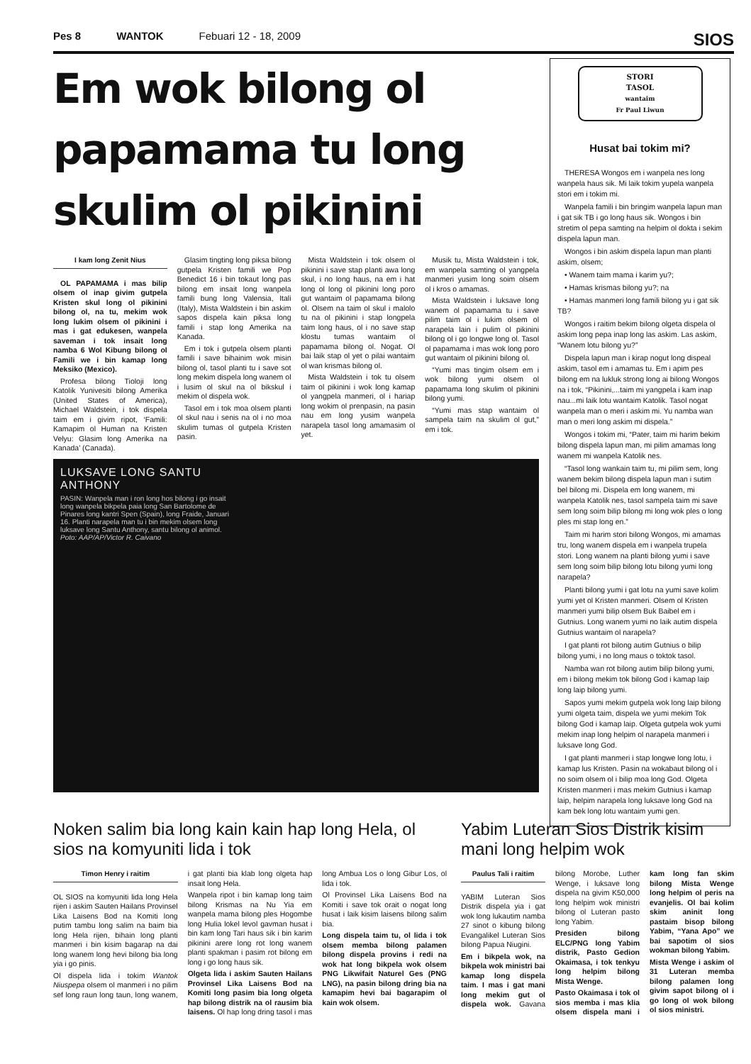Pes 8 WANTOK Febuari 12 - 18, 2009 SIOS
Em wok bilong ol papamama tu long skulim ol pikinini
I kam long Zenit Nius
OL PAPAMAMA i mas bilip olsem ol inap givim gutpela Kristen skul long ol pikinini bilong ol, na tu, mekim wok long lukim olsem ol pikinini i mas i gat edukesen, wanpela saveman i tok insait long namba 6 Wol Kibung bilong ol Famili we i bin kamap long Meksiko (Mexico).
Profesa bilong Tioloji long Katolik Yunivesiti bilong Amerika (United States of America), Michael Waldstein, i tok dispela taim em i givim ripot, ‘Famili: Kamapim ol Human na Kristen Velyu: Glasim long Amerika na Kanada’ (Canada).
Glasim tingting long piksa bilong gutpela Kristen famili we Pop Benedict 16 i bin tokaut long pas bilong em insait long wanpela famili bung long Valensia, Itali (Italy), Mista Waldstein i bin askim sapos dispela kain piksa long famili i stap long Amerika na Kanada.
Em i tok i gutpela olsem planti famili i save bihainim wok misin bilong ol, tasol planti tu i save sot long mekim dispela long wanem ol i lusim ol skul na ol bikskul i mekim ol dispela wok.
Tasol em i tok moa olsem planti ol skul nau i senis na ol i no moa skulim tumas ol gutpela Kristen pasin.
Mista Waldstein i tok olsem ol pikinini i save stap planti awa long skul, i no long haus, na em i hat long ol long ol pikinini long poro gut wantaim ol papamama bilong ol. Olsem na taim ol skul i malolo tu na ol pikinini i stap longpela taim long haus, ol i no save stap klostu tumas wantaim ol papamama bilong ol. Nogat. Ol bai laik stap ol yet o pilai wantaim ol wan krismas bilong ol.
Mista Waldstein i tok tu olsem taim ol pikinini i wok long kamap ol yangpela manmeri, ol i hariap long wokim ol prenpasin, na pasin nau em long yusim wanpela narapela tasol long amamasim ol yet.
Musik tu, Mista Waldstein i tok, em wanpela samting ol yangpela manmeri yusim long soim olsem ol i kros o amamas.
Mista Waldstein i luksave long wanem ol papamama tu i save pilim taim ol i lukim olsem ol narapela lain i pulim ol pikinini bilong ol i go longwe long ol. Tasol ol papamama i mas wok long poro gut wantaim ol pikinini bilong ol.
“Yumi mas tingim olsem em i wok bilong yumi olsem ol papamama long skulim ol pikinini bilong yumi.
“Yumi mas stap wantaim ol sampela taim na skulim ol gut,” em i tok.
LUKSAVE LONG SANTU ANTHONY
PASIN: Wanpela man i ron long hos bilong i go insait long wanpela bikpela paia long San Bartolome de Pinares long kantri Spen (Spain), long Fraide, Januari 16. Planti narapela man tu i bin mekim olsem long luksave long Santu Anthony, santu bilong ol animol.
Poto: AAP/AP/Victor R. Caivano
STORI
TASOL
wantaim
Fr Paul Liwun
Husat bai tokim mi?
THERESA Wongos em i wanpela nes long wanpela haus sik. Mi laik tokim yupela wanpela stori em i tokim mi.
Wanpela famili i bin bringim wanpela lapun man i gat sik TB i go long haus sik. Wongos i bin stretim ol pepa samting na helpim ol dokta i sekim dispela lapun man.
Wongos i bin askim dispela lapun man planti askim, olsem;
• Wanem taim mama i karim yu?;
• Hamas krismas bilong yu?; na
• Hamas manmeri long famili bilong yu i gat sik TB?
Wongos i raitim bekim bilong olgeta dispela ol askim long pepa inap long las askim. Las askim, “Wanem lotu bilong yu?”
Dispela lapun man i kirap nogut long dispeal askim, tasol em i amamas tu. Em i apim pes bilong em na lukluk strong long ai bilong Wongos na i tok, “Pikinini,...taim mi yangpela i kam inap nau...mi laik lotu wantaim Katolik. Tasol nogat wanpela man o meri i askim mi. Yu namba wan man o meri long askim mi dispela.”
Wongos i tokim mi, “Pater, taim mi harim bekim bilong dispela lapun man, mi pilim amamas long wanem mi wanpela Katolik nes.
“Tasol long wankain taim tu, mi pilim sem, long wanem bekim bilong dispela lapun man i sutim bel bilong mi. Dispela em long wanem, mi wanpela Katolik nes, tasol sampela taim mi save sem long soim bilip bilong mi long wok ples o long ples mi stap long en.”
Taim mi harim stori bilong Wongos, mi amamas tru, long wanem dispela em i wanpela trupela stori. Long wanem na planti bilong yumi i save sem long soim bilip bilong lotu bilong yumi long narapela?
Planti bilong yumi i gat lotu na yumi save kolim yumi yet ol Kristen manmeri. Olsem ol Kristen manmeri yumi bilip olsem Buk Baibel em i Gutnius. Long wanem yumi no laik autim dispela Gutnius wantaim ol narapela?
I gat planti rot bilong autim Gutnius o bilip bilong yumi, i no long maus o toktok tasol.
Namba wan rot bilong autim bilip bilong yumi, em i bilong mekim tok bilong God i kamap laip long laip bilong yumi.
Sapos yumi mekim gutpela wok long laip bilong yumi olgeta taim, dispela we yumi mekim Tok bilong God i kamap laip. Olgeta gutpela wok yumi mekim inap long helpim ol narapela manmeri i luksave long God.
I gat planti manmeri i stap longwe long lotu, i kamap lus Kristen. Pasin na wokabaut bilong ol i no soim olsem ol i bilip moa long God. Olgeta Kristen manmeri i mas mekim Gutnius i kamap laip, helpim narapela long luksave long God na kam bek long lotu wantaim yumi gen.
Noken salim bia long kain kain hap long Hela, ol sios na komyuniti lida i tok
Timon Henry i raitim
OL SIOS na komyuniti lida long Hela rijen i askim Sauten Hailans Provinsel Lika Laisens Bod na Komiti long putim tambu long salim na baim bia long Hela rijen, bihain long planti manmeri i bin kisim bagarap na dai long wanem long hevi bilong bia long yia i go pinis.
Ol dispela lida i tokim Wantok Niuspepa olsem ol manmeri i no pilim sef long raun long taun, long wanem, i gat planti bia klab long olgeta hap insait long Hela.
Wanpela ripot i bin kamap long taim bilong Krismas na Nu Yia em wanpela mama bilong ples Hogombe long Hulia lokel levol gavman husat i bin kam long Tari haus sik i bin karim pikinini arere long rot long wanem planti spakman i pasim rot bilong em long i go long haus sik.
Olgeta lida i askim Sauten Hailans Provinsel Lika Laisens Bod na Komiti long pasim bia long olgeta hap bilong distrik na ol rausim bia laisens. Ol hap long dring tasol i mas long Ambua Los o long Gibur Los, ol lida i tok.
Ol Provinsel Lika Laisens Bod na Komiti i save tok orait o nogat long husat i laik kisim laisens bilong salim bia.
Long dispela taim tu, ol lida i tok olsem memba bilong palamen bilong dispela provins i redi na wok hat long bikpela wok olsem PNG Likwifait Naturel Ges (PNG LNG), na pasin bilong dring bia na kamapim hevi bai bagarapim ol kain wok olsem.
Yabim Luteran Sios Distrik kisim mani long helpim wok
Paulus Tali i raitim
YABIM Luteran Sios Distrik dispela yia i gat wok long lukautim namba 27 sinot o kibung bilong Evangalikel Luteran Sios bilong Papua Niugini.
Em i bikpela wok, na bikpela wok ministri bai kamap long dispela taim. I mas i gat mani long mekim gut ol dispela wok. Gavana bilong Morobe, Luther Wenge, i luksave long dispela na givim K50,000 long helpim wok ministri bilong ol Luteran pasto long Yabim.
Presiden bilong ELC/PNG long Yabim distrik, Pasto Gedion Okaimasa, i tok tenkyu long helpim bilong Mista Wenge.
Pasto Okaimasa i tok ol sios memba i mas klia olsem dispela mani i kam long fan skim bilong Mista Wenge long helpim ol peris na evanjelis. Ol bai kolim skim aninit long pastaim bisop bilong Yabim, “Yana Apo” we bai sapotim ol sios wokman bilong Yabim.
Mista Wenge i askim ol 31 Luteran memba bilong palamen long givim sapot bilong ol i go long ol wok bilong ol sios ministri.